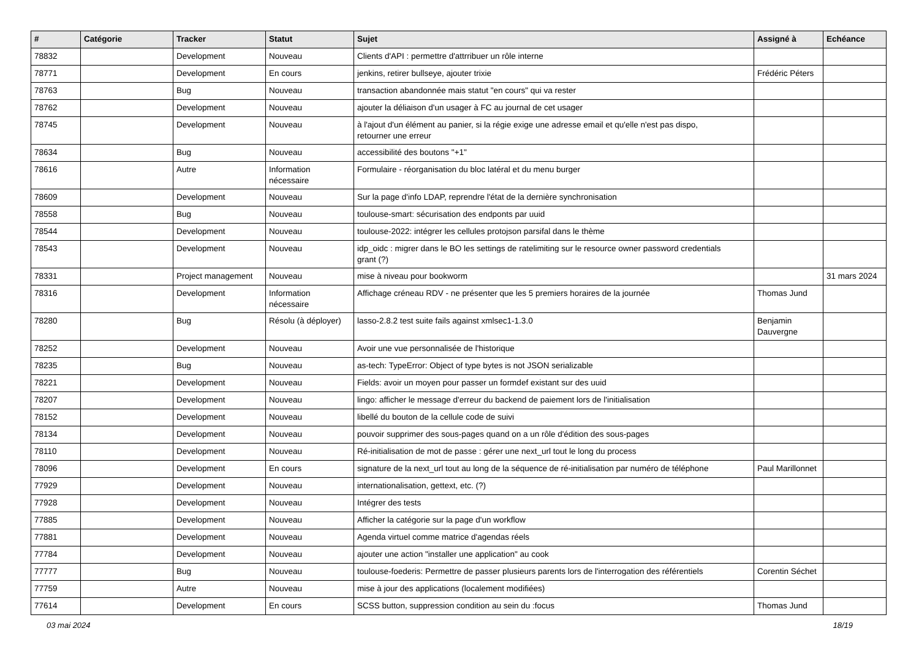| # | Catégorie | Tracker | Statut | Sujet | Assigné à | Echéance |
| --- | --- | --- | --- | --- | --- | --- |
| 78832 | | Development | Nouveau | Clients d'API : permettre d'attrribuer un rôle interne | | |
| 78771 | | Development | En cours | jenkins, retirer bullseye, ajouter trixie | Frédéric Péters | |
| 78763 | | Bug | Nouveau | transaction abandonnée mais statut "en cours" qui va rester | | |
| 78762 | | Development | Nouveau | ajouter la déliaison d'un usager à FC au journal de cet usager | | |
| 78745 | | Development | Nouveau | à l'ajout d'un élément au panier, si la régie exige une adresse email et qu'elle n'est pas dispo, retourner une erreur | | |
| 78634 | | Bug | Nouveau | accessibilité des boutons "+1" | | |
| 78616 | | Autre | Information nécessaire | Formulaire - réorganisation du bloc latéral et du menu burger | | |
| 78609 | | Development | Nouveau | Sur la page d'info LDAP, reprendre l'état de la dernière synchronisation | | |
| 78558 | | Bug | Nouveau | toulouse-smart: sécurisation des endponts par uuid | | |
| 78544 | | Development | Nouveau | toulouse-2022: intégrer les cellules protojson parsifal dans le thème | | |
| 78543 | | Development | Nouveau | idp_oidc : migrer dans le BO les settings de ratelimiting sur le resource owner password credentials grant (?) | | |
| 78331 | | Project management | Nouveau | mise à niveau pour bookworm | | 31 mars 2024 |
| 78316 | | Development | Information nécessaire | Affichage créneau RDV - ne présenter que les 5 premiers horaires de la journée | Thomas Jund | |
| 78280 | | Bug | Résolu (à déployer) | lasso-2.8.2 test suite fails against xmlsec1-1.3.0 | Benjamin Dauvergne | |
| 78252 | | Development | Nouveau | Avoir une vue personnalisée de l'historique | | |
| 78235 | | Bug | Nouveau | as-tech: TypeError: Object of type bytes is not JSON serializable | | |
| 78221 | | Development | Nouveau | Fields: avoir un moyen pour passer un formdef existant sur des uuid | | |
| 78207 | | Development | Nouveau | lingo: afficher le message d'erreur du backend de paiement lors de l'initialisation | | |
| 78152 | | Development | Nouveau | libellé du bouton de la cellule code de suivi | | |
| 78134 | | Development | Nouveau | pouvoir supprimer des sous-pages quand on a un rôle d'édition des sous-pages | | |
| 78110 | | Development | Nouveau | Ré-initialisation de mot de passe : gérer une next_url tout le long du process | | |
| 78096 | | Development | En cours | signature de la next_url tout au long de la séquence de ré-initialisation par numéro de téléphone | Paul Marillonnet | |
| 77929 | | Development | Nouveau | internationalisation, gettext, etc. (?) | | |
| 77928 | | Development | Nouveau | Intégrer des tests | | |
| 77885 | | Development | Nouveau | Afficher la catégorie sur la page d'un workflow | | |
| 77881 | | Development | Nouveau | Agenda virtuel comme matrice d'agendas réels | | |
| 77784 | | Development | Nouveau | ajouter une action "installer une application" au cook | | |
| 77777 | | Bug | Nouveau | toulouse-foederis: Permettre de passer plusieurs parents lors de l'interrogation des référentiels | Corentin Séchet | |
| 77759 | | Autre | Nouveau | mise à jour des applications (localement modifiées) | | |
| 77614 | | Development | En cours | SCSS button, suppression condition au sein du :focus | Thomas Jund | |
03 mai 2024 18/19